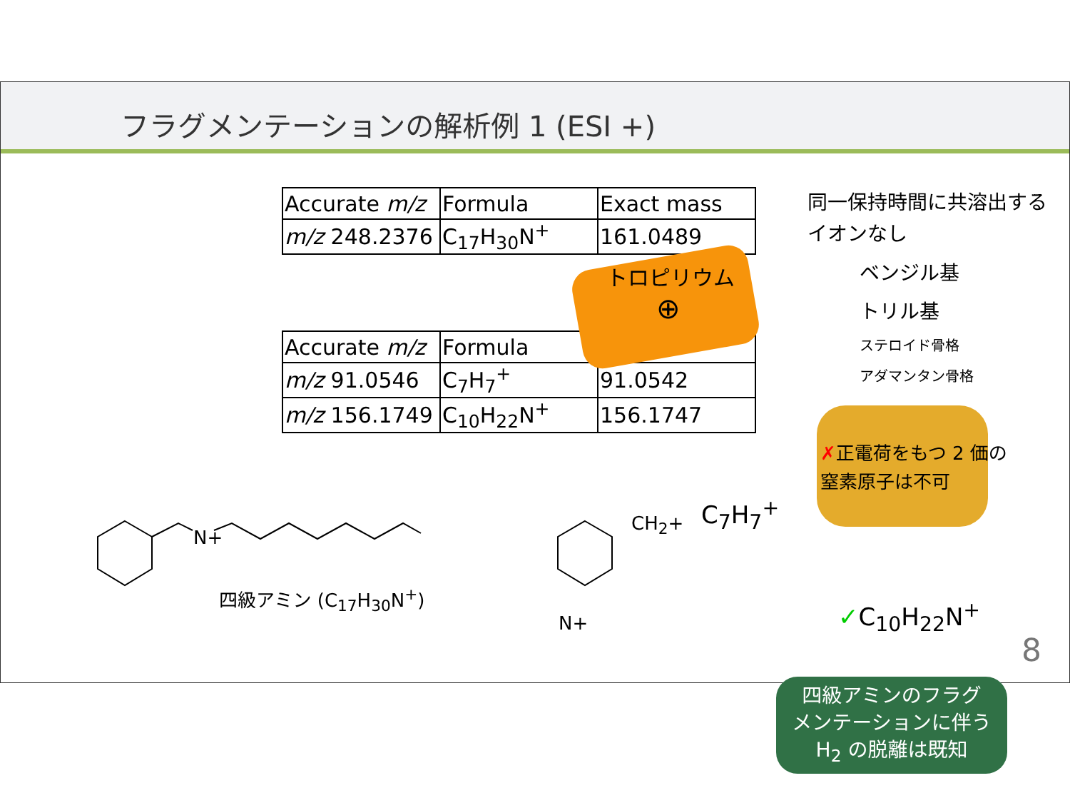フラグメンテーションの解析例 1 (ESI +)
| Accurate m/z | Formula | Exact mass |
| --- | --- | --- |
| m/z 248.2376 | C<sub>17</sub>H<sub>30</sub>N<sup>+</sup> | 161.0489 |
| Accurate m/z | Formula | |
| --- | --- | --- |
| m/z 91.0546 | C<sub>7</sub>H<sub>7</sub><sup>+</sup> | 91.0542 |
| m/z 156.1749 | C<sub>10</sub>H<sub>22</sub>N<sup>+</sup> | 156.1747 |
トロピリウム
⊕
同一保持時間に共溶出する
イオンなし
ベンジル基
トリル基
ステロイド骨格
アダマンタン骨格
✗正電荷をもつ 2 価の
窒素原子は不可
N+
CH<sub>2</sub>+ C<sub>7</sub>H<sub>7</sub><sup>+</sup>
四級アミン (C<sub>17</sub>H<sub>30</sub>N<sup>+</sup>)
N+ ✓C<sub>10</sub>H<sub>22</sub>N<sup>+</sup>
8
四級アミンのフラグ
メンテーションに伴う
H<sub>2</sub> の脱離は既知